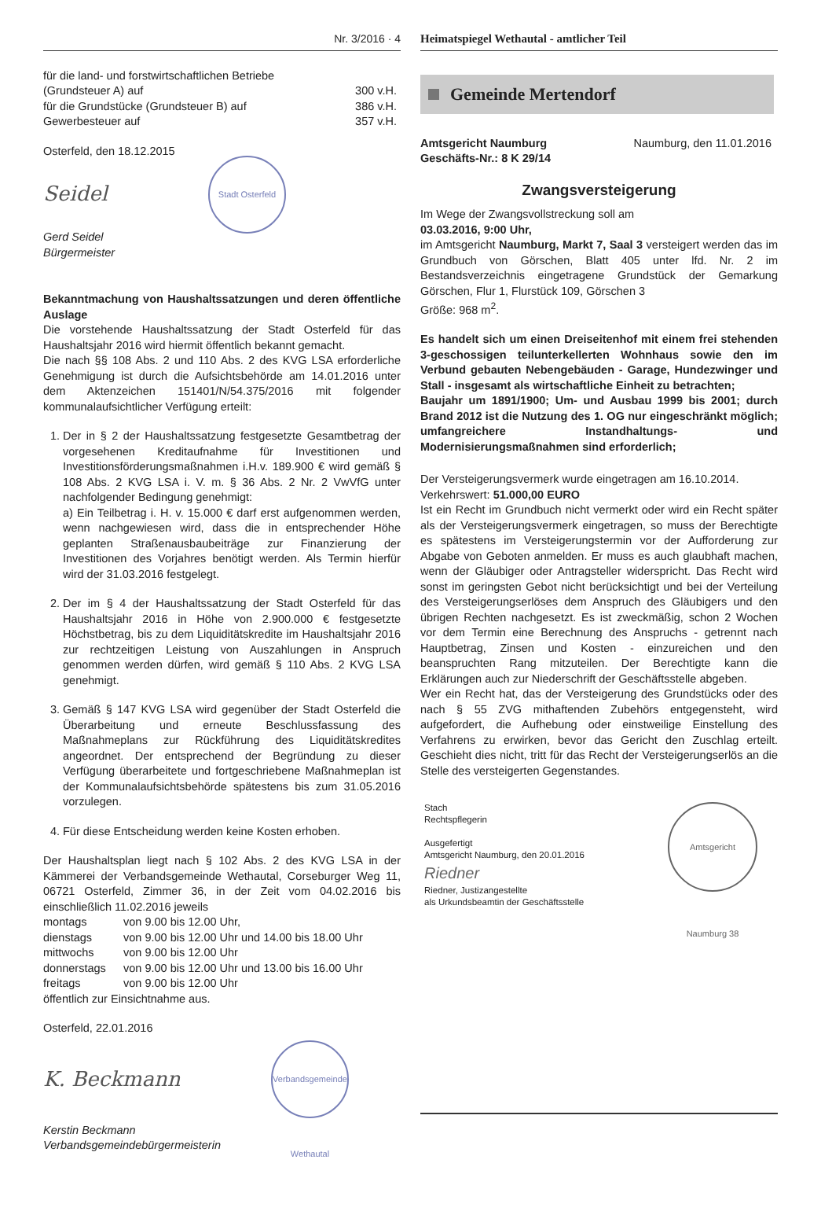Nr. 3/2016 · 4 Heimatspiegel Wethautal - amtlicher Teil
| für die land- und forstwirtschaftlichen Betriebe | |
| (Grundsteuer A) auf | 300 v.H. |
| für die Grundstücke (Grundsteuer B) auf | 386 v.H. |
| Gewerbesteuer auf | 357 v.H. |
Osterfeld, den 18.12.2015
Seidel
Stadt Osterfeld
Gerd Seidel
Bürgermeister
Bekanntmachung von Haushaltssatzungen und deren öffentliche Auslage
Die vorstehende Haushaltssatzung der Stadt Osterfeld für das Haushaltsjahr 2016 wird hiermit öffentlich bekannt gemacht.
Die nach §§ 108 Abs. 2 und 110 Abs. 2 des KVG LSA erforderliche Genehmigung ist durch die Aufsichtsbehörde am 14.01.2016 unter dem Aktenzeichen 151401/N/54.375/2016 mit folgender kommunalaufsichtlicher Verfügung erteilt:
1. Der in § 2 der Haushaltssatzung festgesetzte Gesamtbetrag der vorgesehenen Kreditaufnahme für Investitionen und Investitionsförderungsmaßnahmen i.H.v. 189.900 € wird gemäß § 108 Abs. 2 KVG LSA i. V. m. § 36 Abs. 2 Nr. 2 VwVfG unter nachfolgender Bedingung genehmigt:
a) Ein Teilbetrag i. H. v. 15.000 € darf erst aufgenommen werden, wenn nachgewiesen wird, dass die in entsprechender Höhe geplanten Straßenausbaubeiträge zur Finanzierung der Investitionen des Vorjahres benötigt werden. Als Termin hierfür wird der 31.03.2016 festgelegt.
2. Der im § 4 der Haushaltssatzung der Stadt Osterfeld für das Haushaltsjahr 2016 in Höhe von 2.900.000 € festgesetzte Höchstbetrag, bis zu dem Liquiditätskredite im Haushaltsjahr 2016 zur rechtzeitigen Leistung von Auszahlungen in Anspruch genommen werden dürfen, wird gemäß § 110 Abs. 2 KVG LSA genehmigt.
3. Gemäß § 147 KVG LSA wird gegenüber der Stadt Osterfeld die Überarbeitung und erneute Beschlussfassung des Maßnahmeplans zur Rückführung des Liquiditätskredites angeordnet. Der entsprechend der Begründung zu dieser Verfügung überarbeitete und fortgeschriebene Maßnahmeplan ist der Kommunalaufsichtsbehörde spätestens bis zum 31.05.2016 vorzulegen.
4. Für diese Entscheidung werden keine Kosten erhoben.
Der Haushaltsplan liegt nach § 102 Abs. 2 des KVG LSA in der Kämmerei der Verbandsgemeinde Wethautal, Corseburger Weg 11, 06721 Osterfeld, Zimmer 36, in der Zeit vom 04.02.2016 bis einschließlich 11.02.2016 jeweils
| montags | von 9.00 bis 12.00 Uhr, |
| dienstags | von 9.00 bis 12.00 Uhr und 14.00 bis 18.00 Uhr |
| mittwochs | von 9.00 bis 12.00 Uhr |
| donnerstags | von 9.00 bis 12.00 Uhr und 13.00 bis 16.00 Uhr |
| freitags | von 9.00 bis 12.00 Uhr |
öffentlich zur Einsichtnahme aus.
Osterfeld, 22.01.2016
K. Beckmann
Verbandsgemeinde Wethautal
Kerstin Beckmann
Verbandsgemeindebürgermeisterin
Gemeinde Mertendorf
Amtsgericht Naumburg
Geschäfts-Nr.: 8 K 29/14
Naumburg, den 11.01.2016
Zwangsversteigerung
Im Wege der Zwangsvollstreckung soll am
03.03.2016, 9:00 Uhr,
im Amtsgericht Naumburg, Markt 7, Saal 3 versteigert werden das im Grundbuch von Görschen, Blatt 405 unter lfd. Nr. 2 im Bestandsverzeichnis eingetragene Grundstück der Gemarkung Görschen, Flur 1, Flurstück 109, Görschen 3
Größe: 968 m<sup>2</sup>.
Es handelt sich um einen Dreiseitenhof mit einem frei stehenden 3-geschossigen teilunterkellerten Wohnhaus sowie den im Verbund gebauten Nebengebäuden - Garage, Hundezwinger und Stall - insgesamt als wirtschaftliche Einheit zu betrachten;
Baujahr um 1891/1900; Um- und Ausbau 1999 bis 2001; durch Brand 2012 ist die Nutzung des 1. OG nur eingeschränkt möglich; umfangreichere Instandhaltungs- und Modernisierungsmaßnahmen sind erforderlich;
Der Versteigerungsvermerk wurde eingetragen am 16.10.2014.
Verkehrswert: 51.000,00 EURO
Ist ein Recht im Grundbuch nicht vermerkt oder wird ein Recht später als der Versteigerungsvermerk eingetragen, so muss der Berechtigte es spätestens im Versteigerungstermin vor der Aufforderung zur Abgabe von Geboten anmelden. Er muss es auch glaubhaft machen, wenn der Gläubiger oder Antragsteller widerspricht. Das Recht wird sonst im geringsten Gebot nicht berücksichtigt und bei der Verteilung des Versteigerungserlöses dem Anspruch des Gläubigers und den übrigen Rechten nachgesetzt. Es ist zweckmäßig, schon 2 Wochen vor dem Termin eine Berechnung des Anspruchs - getrennt nach Hauptbetrag, Zinsen und Kosten - einzureichen und den beanspruchten Rang mitzuteilen. Der Berechtigte kann die Erklärungen auch zur Niederschrift der Geschäftsstelle abgeben.
Wer ein Recht hat, das der Versteigerung des Grundstücks oder des nach § 55 ZVG mithaftenden Zubehörs entgegensteht, wird aufgefordert, die Aufhebung oder einstweilige Einstellung des Verfahrens zu erwirken, bevor das Gericht den Zuschlag erteilt. Geschieht dies nicht, tritt für das Recht der Versteigerungserlös an die Stelle des versteigerten Gegenstandes.
Stach
Rechtspflegerin
Ausgefertigt
Amtsgericht Naumburg, den 20.01.2016
Riedner
Riedner, Justizangestellte
als Urkundsbeamtin der Geschäftsstelle
Amtsgericht Naumburg 38